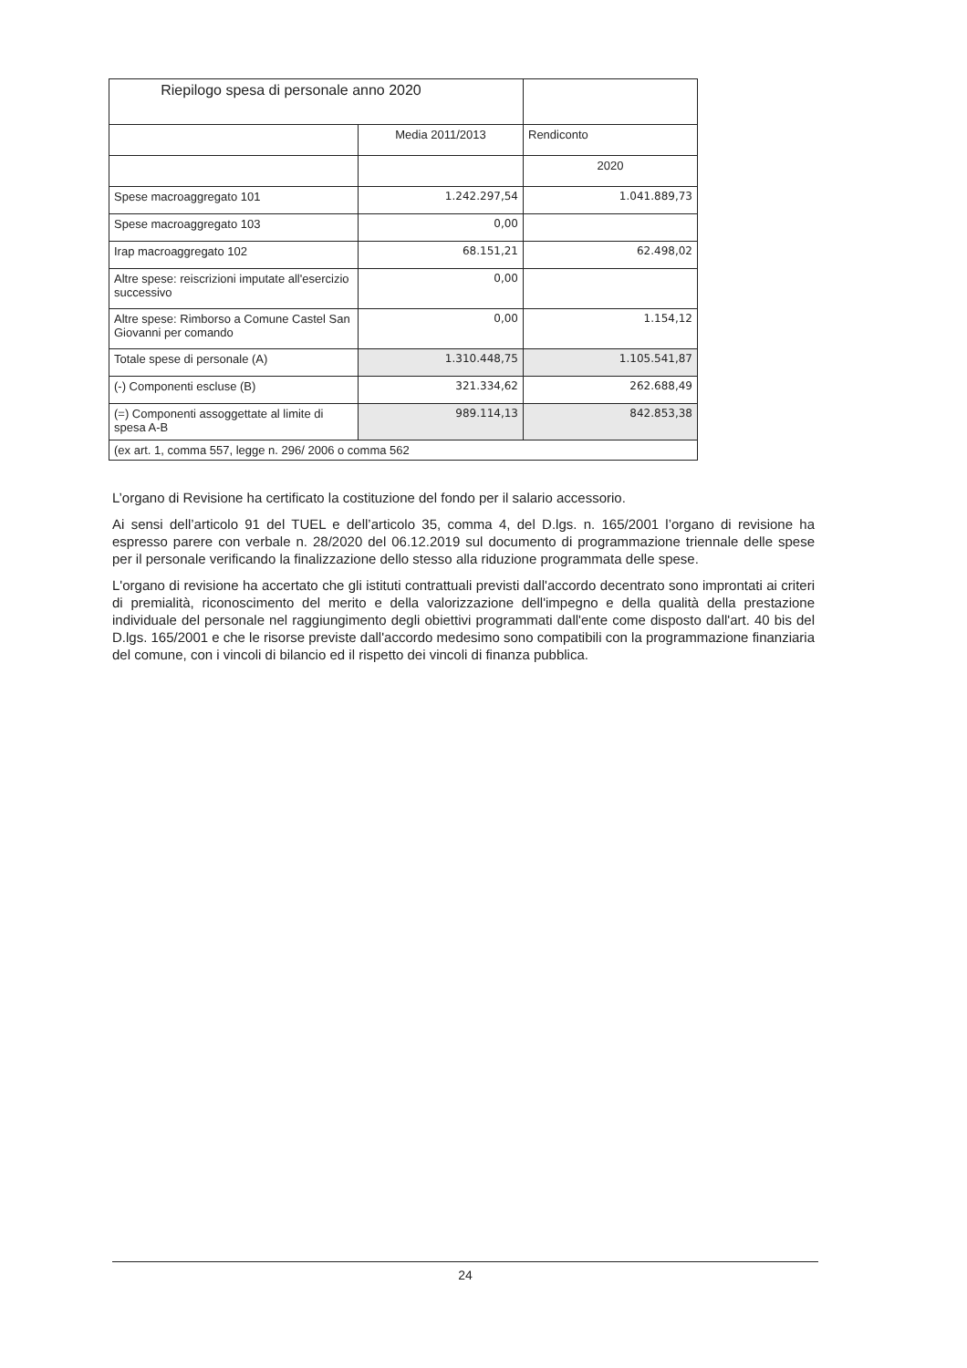| Riepilogo spesa di personale anno 2020 | | |
| | Media 2011/2013 | Rendiconto |
| | | 2020 |
| Spese macroaggregato 101 | 1.242.297,54 | 1.041.889,73 |
| Spese macroaggregato 103 | 0,00 | |
| Irap macroaggregato 102 | 68.151,21 | 62.498,02 |
| Altre spese: reiscrizioni imputate all'esercizio successivo | 0,00 | |
| Altre spese: Rimborso a Comune Castel San Giovanni per comando | 0,00 | 1.154,12 |
| Totale spese di personale (A) | 1.310.448,75 | 1.105.541,87 |
| (-) Componenti escluse (B) | 321.334,62 | 262.688,49 |
| (=) Componenti assoggettate al limite di spesa A-B | 989.114,13 | 842.853,38 |
| (ex art. 1, comma 557, legge n. 296/ 2006 o comma 562 | | |
L’organo di Revisione ha certificato la costituzione del fondo per il salario accessorio.
Ai sensi dell’articolo 91 del TUEL e dell’articolo 35, comma 4, del D.lgs. n. 165/2001 l’organo di revisione ha espresso parere con verbale n. 28/2020 del 06.12.2019 sul documento di programmazione triennale delle spese per il personale verificando la finalizzazione dello stesso alla riduzione programmata delle spese.
L'organo di revisione ha accertato che gli istituti contrattuali previsti dall'accordo decentrato sono improntati ai criteri di premialità, riconoscimento del merito e della valorizzazione dell'impegno e della qualità della prestazione individuale del personale nel raggiungimento degli obiettivi programmati dall'ente come disposto dall'art. 40 bis del D.lgs. 165/2001 e che le risorse previste dall'accordo medesimo sono compatibili con la programmazione finanziaria del comune, con i vincoli di bilancio ed il rispetto dei vincoli di finanza pubblica.
24